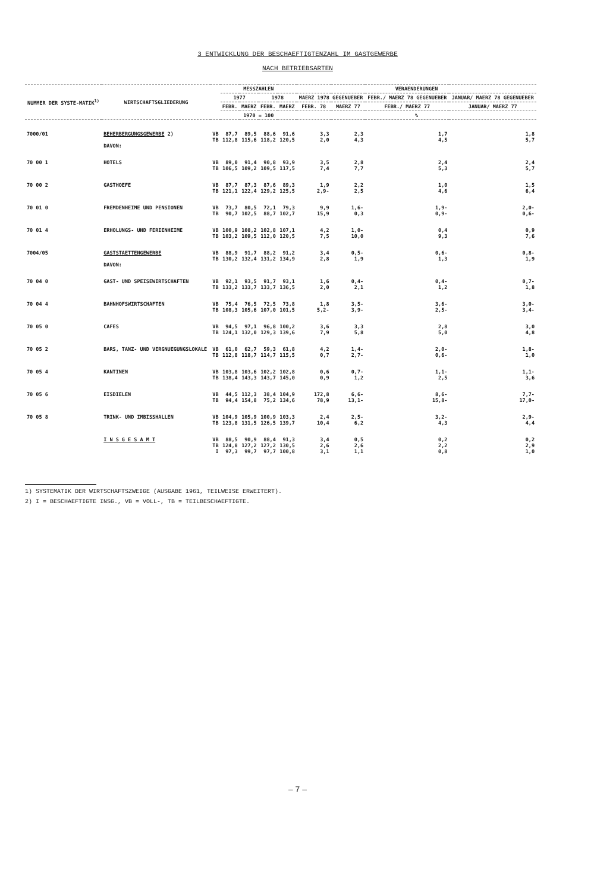3 ENTWICKLUNG DER BESCHAEFTIGTENZAHL IM GASTGEWERBE
NACH BETRIEBSARTEN
| NUMMER DER SYSTE-MATIK<sup>1)</sup> | WIRTSCHAFTSGLIEDERUNG | | MESSZAHLEN | | | | VERAENDERUNGEN | | | |
| --- | --- | --- | --- | --- | --- | --- | --- | --- | --- | --- |
| | | | 1977 | | 1978 | | MAERZ 1978 GEGENUEBER | | FEBR./ MAERZ 78 GEGENUEBER | JANUAR/ MAERZ 78 GEGENUEBER |
| | | | FEBR. | MAERZ | FEBR. | MAERZ | FEBR. 78 | MAERZ 77 | FEBR./ MAERZ 77 | JANUAR/ MAERZ 77 |
| | | | 1970 = 100 | | | | % | | | |
| 7000/01 | BEHERBERGUNGSGEWERBE 2) | VB TB | 87,7 112,8 | 89,5 115,6 | 88,6 118,2 | 91,6 120,5 | 3,3 2,0 | 2,3 4,3 | 1,7 4,5 | 1,8 5,7 |
| | DAVON: | | | | | | | | | |
| 70 00 1 | HOTELS | VB TB | 89,0 106,5 | 91,4 109,2 | 90,8 109,5 | 93,9 117,5 | 3,5 7,4 | 2,8 7,7 | 2,4 5,3 | 2,4 5,7 |
| 70 00 2 | GASTHOEFE | VB TB | 87,7 121,1 | 87,3 122,4 | 87,6 129,2 | 89,3 125,5 | 1,9 2,9- | 2,2 2,5 | 1,0 4,6 | 1,5 6,4 |
| 70 01 0 | FREMDENHEIME UND PENSIONEN | VB TB | 73,7 90,7 | 80,5 102,5 | 72,1 88,7 | 79,3 102,7 | 9,9 15,9 | 1,6- 0,3 | 1,9- 0,9- | 2,0- 0,6- |
| 70 01 4 | ERHOLUNGS- UND FERIENHEIME | VB TB | 100,9 103,2 | 108,2 109,5 | 102,8 112,0 | 107,1 120,5 | 4,2 7,5 | 1,0- 10,0 | 0,4 9,3 | 0,9 7,6 |
| 7004/05 | GASTSTAETTENGEWERBE | VB TB | 88,9 130,2 | 91,7 132,4 | 88,2 131,2 | 91,2 134,9 | 3,4 2,8 | 0,5- 1,9 | 0,6- 1,3 | 0,8- 1,9 |
| | DAVON: | | | | | | | | | |
| 70 04 0 | GAST- UND SPEISEWIRTSCHAFTEN | VB TB | 92,1 133,2 | 93,5 133,7 | 91,7 133,7 | 93,1 136,5 | 1,6 2,0 | 0,4- 2,1 | 0,4- 1,2 | 0,7- 1,8 |
| 70 04 4 | BAHNHOFSWIRTSCHAFTEN | VB TB | 75,4 108,3 | 76,5 105,6 | 72,5 107,0 | 73,8 101,5 | 1,8 5,2- | 3,5- 3,9- | 3,6- 2,5- | 3,0- 3,4- |
| 70 05 0 | CAFES | VB TB | 94,5 124,1 | 97,1 132,0 | 96,8 129,3 | 100,2 139,6 | 3,6 7,9 | 3,3 5,8 | 2,8 5,0 | 3,0 4,8 |
| 70 05 2 | BARS, TANZ- UND VERGNUEGUNGSLOKALE | VB TB | 61,0 112,8 | 62,7 118,7 | 59,3 114,7 | 61,8 115,5 | 4,2 0,7 | 1,4- 2,7- | 2,0- 0,6- | 1,8- 1,0 |
| 70 05 4 | KANTINEN | VB TB | 103,8 138,4 | 103,6 143,3 | 102,2 143,7 | 102,8 145,0 | 0,6 0,9 | 0,7- 1,2 | 1,1- 2,5 | 1,1- 3,6 |
| 70 05 6 | EISDIELEN | VB TB | 44,5 94,4 | 112,3 154,8 | 38,4 75,2 | 104,9 134,6 | 172,8 78,9 | 6,6- 13,1- | 8,6- 15,8- | 7,7- 17,0- |
| 70 05 8 | TRINK- UND IMBISSHALLEN | VB TB | 104,9 123,8 | 105,9 131,5 | 100,9 126,5 | 103,3 139,7 | 2,4 10,4 | 2,5- 6,2 | 3,2- 4,3 | 2,9- 4,4 |
| | I N S G E S A M T | VB TB I | 88,5 124,8 97,3 | 90,9 127,2 99,7 | 88,4 127,2 97,7 | 91,3 130,5 100,8 | 3,4 2,6 3,1 | 0,5 2,6 1,1 | 0,2 2,2 0,8 | 0,2 2,9 1,0 |
1) SYSTEMATIK DER WIRTSCHAFTSZWEIGE (AUSGABE 1961, TEILWEISE ERWEITERT).
2) I = BESCHAEFTIGTE INSG., VB = VOLL-, TB = TEILBESCHAEFTIGTE.
– 7 –